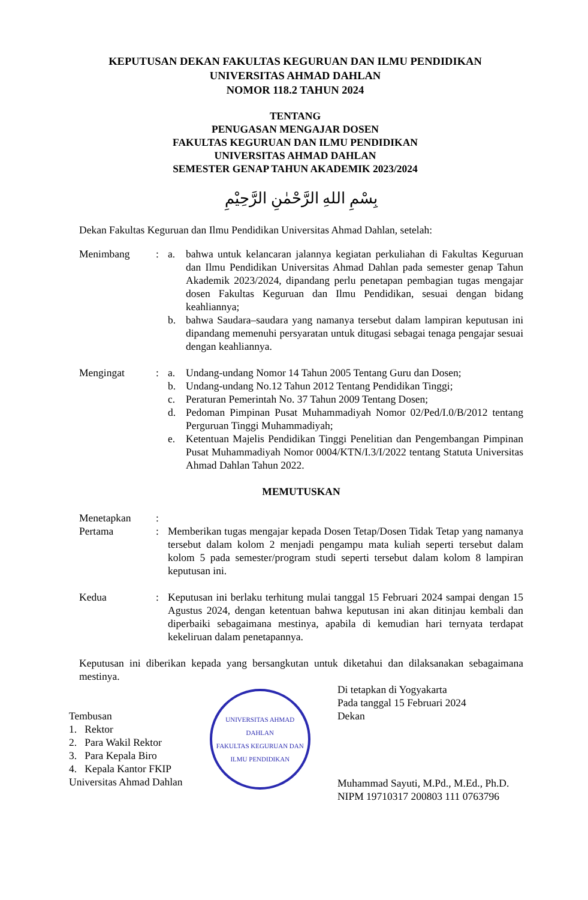KEPUTUSAN DEKAN FAKULTAS KEGURUAN DAN ILMU PENDIDIKAN
UNIVERSITAS AHMAD DAHLAN
NOMOR 118.2 TAHUN 2024
TENTANG
PENUGASAN MENGAJAR DOSEN
FAKULTAS KEGURUAN DAN ILMU PENDIDIKAN
UNIVERSITAS AHMAD DAHLAN
SEMESTER GENAP TAHUN AKADEMIK 2023/2024
بِسْمِ اللهِ الرَّحْمٰنِ الرَّحِيْمِ
Dekan Fakultas Keguruan dan Ilmu Pendidikan Universitas Ahmad Dahlan, setelah:
Menimbang : a. bahwa untuk kelancaran jalannya kegiatan perkuliahan di Fakultas Keguruan dan Ilmu Pendidikan Universitas Ahmad Dahlan pada semester genap Tahun Akademik 2023/2024, dipandang perlu penetapan pembagian tugas mengajar dosen Fakultas Keguruan dan Ilmu Pendidikan, sesuai dengan bidang keahliannya;
b. bahwa Saudara–saudara yang namanya tersebut dalam lampiran keputusan ini dipandang memenuhi persyaratan untuk ditugasi sebagai tenaga pengajar sesuai dengan keahliannya.
Mengingat : a. Undang-undang Nomor 14 Tahun 2005 Tentang Guru dan Dosen;
b. Undang-undang No.12 Tahun 2012 Tentang Pendidikan Tinggi;
c. Peraturan Pemerintah No. 37 Tahun 2009 Tentang Dosen;
d. Pedoman Pimpinan Pusat Muhammadiyah Nomor 02/Ped/I.0/B/2012 tentang Perguruan Tinggi Muhammadiyah;
e. Ketentuan Majelis Pendidikan Tinggi Penelitian dan Pengembangan Pimpinan Pusat Muhammadiyah Nomor 0004/KTN/I.3/I/2022 tentang Statuta Universitas Ahmad Dahlan Tahun 2022.
MEMUTUSKAN
Menetapkan :
Pertama : Memberikan tugas mengajar kepada Dosen Tetap/Dosen Tidak Tetap yang namanya tersebut dalam kolom 2 menjadi pengampu mata kuliah seperti tersebut dalam kolom 5 pada semester/program studi seperti tersebut dalam kolom 8 lampiran keputusan ini.
Kedua : Keputusan ini berlaku terhitung mulai tanggal 15 Februari 2024 sampai dengan 15 Agustus 2024, dengan ketentuan bahwa keputusan ini akan ditinjau kembali dan diperbaiki sebagaimana mestinya, apabila di kemudian hari ternyata terdapat kekeliruan dalam penetapannya.
Keputusan ini diberikan kepada yang bersangkutan untuk diketahui dan dilaksanakan sebagaimana mestinya.
Tembusan
1. Rektor
2. Para Wakil Rektor
3. Para Kepala Biro
4. Kepala Kantor FKIP
Universitas Ahmad Dahlan
UNIVERSITAS AHMAD DAHLAN
FAKULTAS KEGURUAN DAN ILMU PENDIDIKAN
Di tetapkan di Yogyakarta
Pada tanggal 15 Februari 2024
Dekan
Muhammad Sayuti, M.Pd., M.Ed., Ph.D.
NIPM 19710317 200803 111 0763796